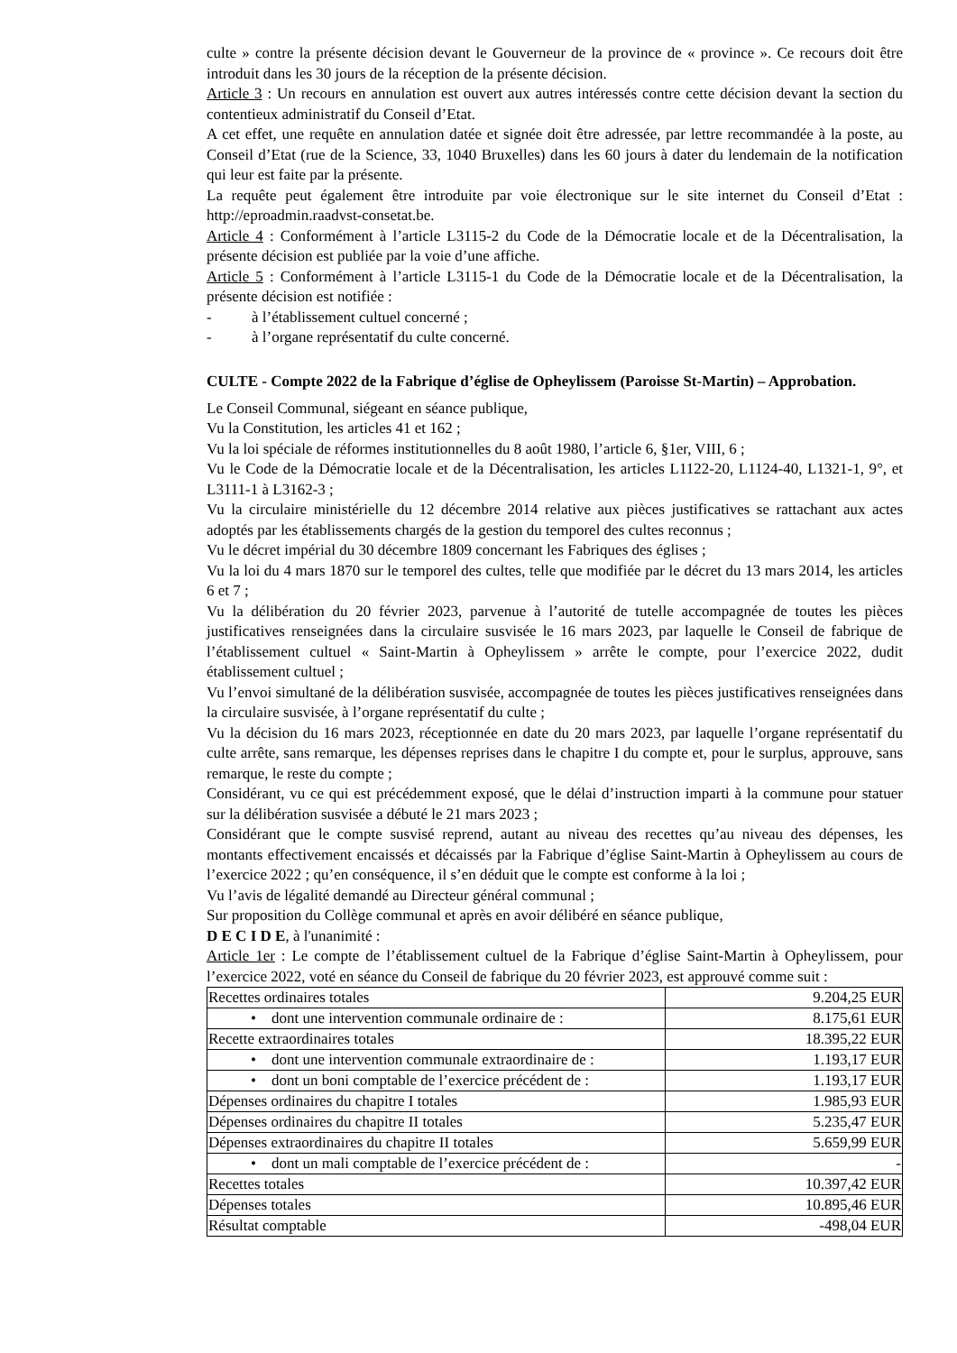culte » contre la présente décision devant le Gouverneur de la province de « province ». Ce recours doit être introduit dans les 30 jours de la réception de la présente décision.
Article 3 : Un recours en annulation est ouvert aux autres intéressés contre cette décision devant la section du contentieux administratif du Conseil d’Etat.
A cet effet, une requête en annulation datée et signée doit être adressée, par lettre recommandée à la poste, au Conseil d’Etat (rue de la Science, 33, 1040 Bruxelles) dans les 60 jours à dater du lendemain de la notification qui leur est faite par la présente.
La requête peut également être introduite par voie électronique sur le site internet du Conseil d’Etat : http://eproadmin.raadvst-consetat.be.
Article 4 : Conformément à l’article L3115-2 du Code de la Démocratie locale et de la Décentralisation, la présente décision est publiée par la voie d’une affiche.
Article 5 : Conformément à l’article L3115-1 du Code de la Démocratie locale et de la Décentralisation, la présente décision est notifiée :
- à l’établissement cultuel concerné ;
- à l’organe représentatif du culte concerné.
CULTE - Compte 2022 de la Fabrique d’église de Opheylissem (Paroisse St-Martin) – Approbation.
Le Conseil Communal, siégeant en séance publique,
Vu la Constitution, les articles 41 et 162 ;
Vu la loi spéciale de réformes institutionnelles du 8 août 1980, l’article 6, §1er, VIII, 6 ;
Vu le Code de la Démocratie locale et de la Décentralisation, les articles L1122-20, L1124-40, L1321-1, 9°, et L3111-1 à L3162-3 ;
Vu la circulaire ministérielle du 12 décembre 2014 relative aux pièces justificatives se rattachant aux actes adoptés par les établissements chargés de la gestion du temporel des cultes reconnus ;
Vu le décret impérial du 30 décembre 1809 concernant les Fabriques des églises ;
Vu la loi du 4 mars 1870 sur le temporel des cultes, telle que modifiée par le décret du 13 mars 2014, les articles 6 et 7 ;
Vu la délibération du 20 février 2023, parvenue à l’autorité de tutelle accompagnée de toutes les pièces justificatives renseignées dans la circulaire susvisée le 16 mars 2023, par laquelle le Conseil de fabrique de l’établissement cultuel « Saint-Martin à Opheylissem » arrête le compte, pour l’exercice 2022, dudit établissement cultuel ;
Vu l’envoi simultané de la délibération susvisée, accompagnée de toutes les pièces justificatives renseignées dans la circulaire susvisée, à l’organe représentatif du culte ;
Vu la décision du 16 mars 2023, réceptionnée en date du 20 mars 2023, par laquelle l’organe représentatif du culte arrête, sans remarque, les dépenses reprises dans le chapitre I du compte et, pour le surplus, approuve, sans remarque, le reste du compte ;
Considérant, vu ce qui est précédemment exposé, que le délai d’instruction imparti à la commune pour statuer sur la délibération susvisée a débuté le 21 mars 2023 ;
Considérant que le compte susvisé reprend, autant au niveau des recettes qu’au niveau des dépenses, les montants effectivement encaissés et décaissés par la Fabrique d’église Saint-Martin à Opheylissem au cours de l’exercice 2022 ; qu’en conséquence, il s’en déduit que le compte est conforme à la loi ;
Vu l’avis de légalité demandé au Directeur général communal ;
Sur proposition du Collège communal et après en avoir délibéré en séance publique,
D E C I D E, à l'unanimité :
Article 1er : Le compte de l’établissement cultuel de la Fabrique d’église Saint-Martin à Opheylissem, pour l’exercice 2022, voté en séance du Conseil de fabrique du 20 février 2023, est approuvé comme suit :
| Recettes ordinaires totales | 9.204,25 EUR |
| • dont une intervention communale ordinaire de : | 8.175,61 EUR |
| Recette extraordinaires totales | 18.395,22 EUR |
| • dont une intervention communale extraordinaire de : | 1.193,17 EUR |
| • dont un boni comptable de l’exercice précédent de : | 1.193,17 EUR |
| Dépenses ordinaires du chapitre I totales | 1.985,93 EUR |
| Dépenses ordinaires du chapitre II totales | 5.235,47 EUR |
| Dépenses extraordinaires du chapitre II totales | 5.659,99 EUR |
| • dont un mali comptable de l’exercice précédent de : | - |
| Recettes totales | 10.397,42 EUR |
| Dépenses totales | 10.895,46 EUR |
| Résultat comptable | -498,04 EUR |